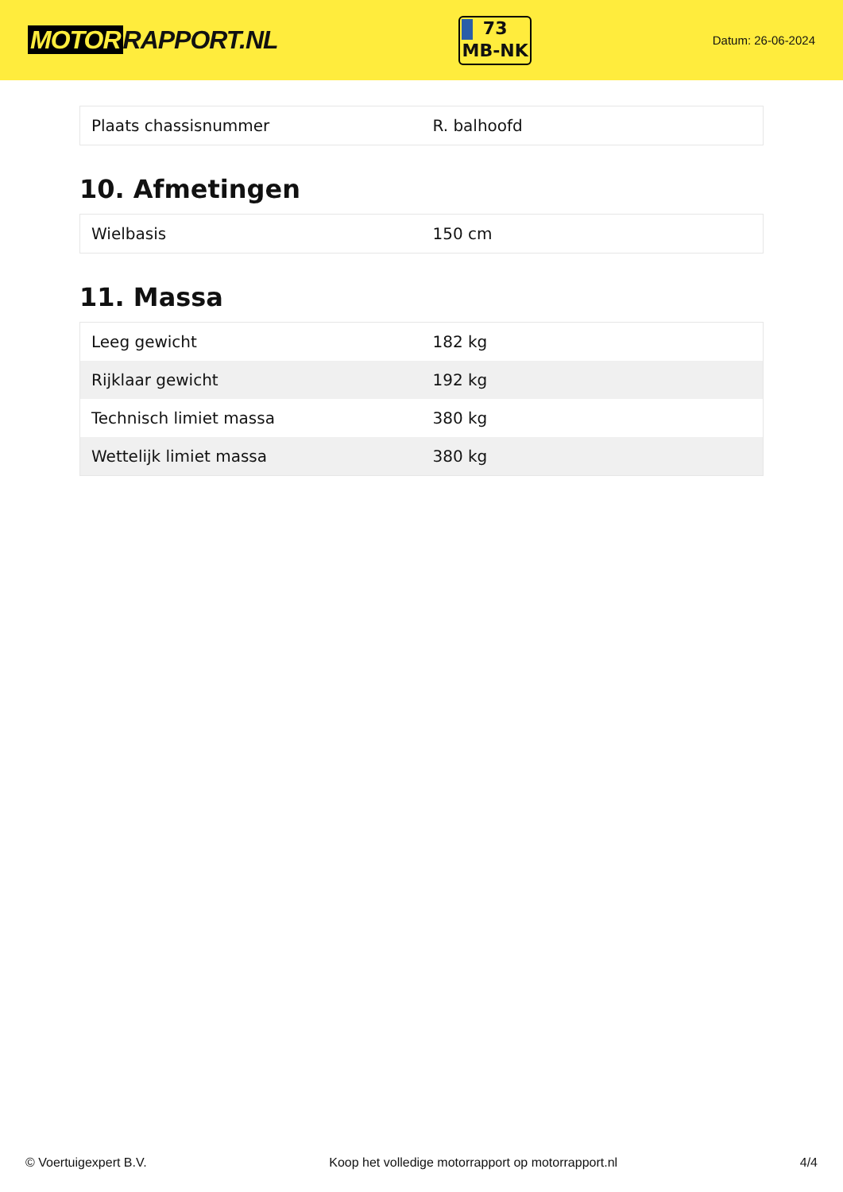MOTOR RAPPORT.NL
73
MB-NK
Datum: 26-06-2024
| Plaats chassisnummer | R. balhoofd |
10. Afmetingen
| Wielbasis | 150 cm |
11. Massa
| Leeg gewicht | 182 kg |
| Rijklaar gewicht | 192 kg |
| Technisch limiet massa | 380 kg |
| Wettelijk limiet massa | 380 kg |
© Voertuigexpert B.V. Koop het volledige motorrapport op motorrapport.nl 4/4